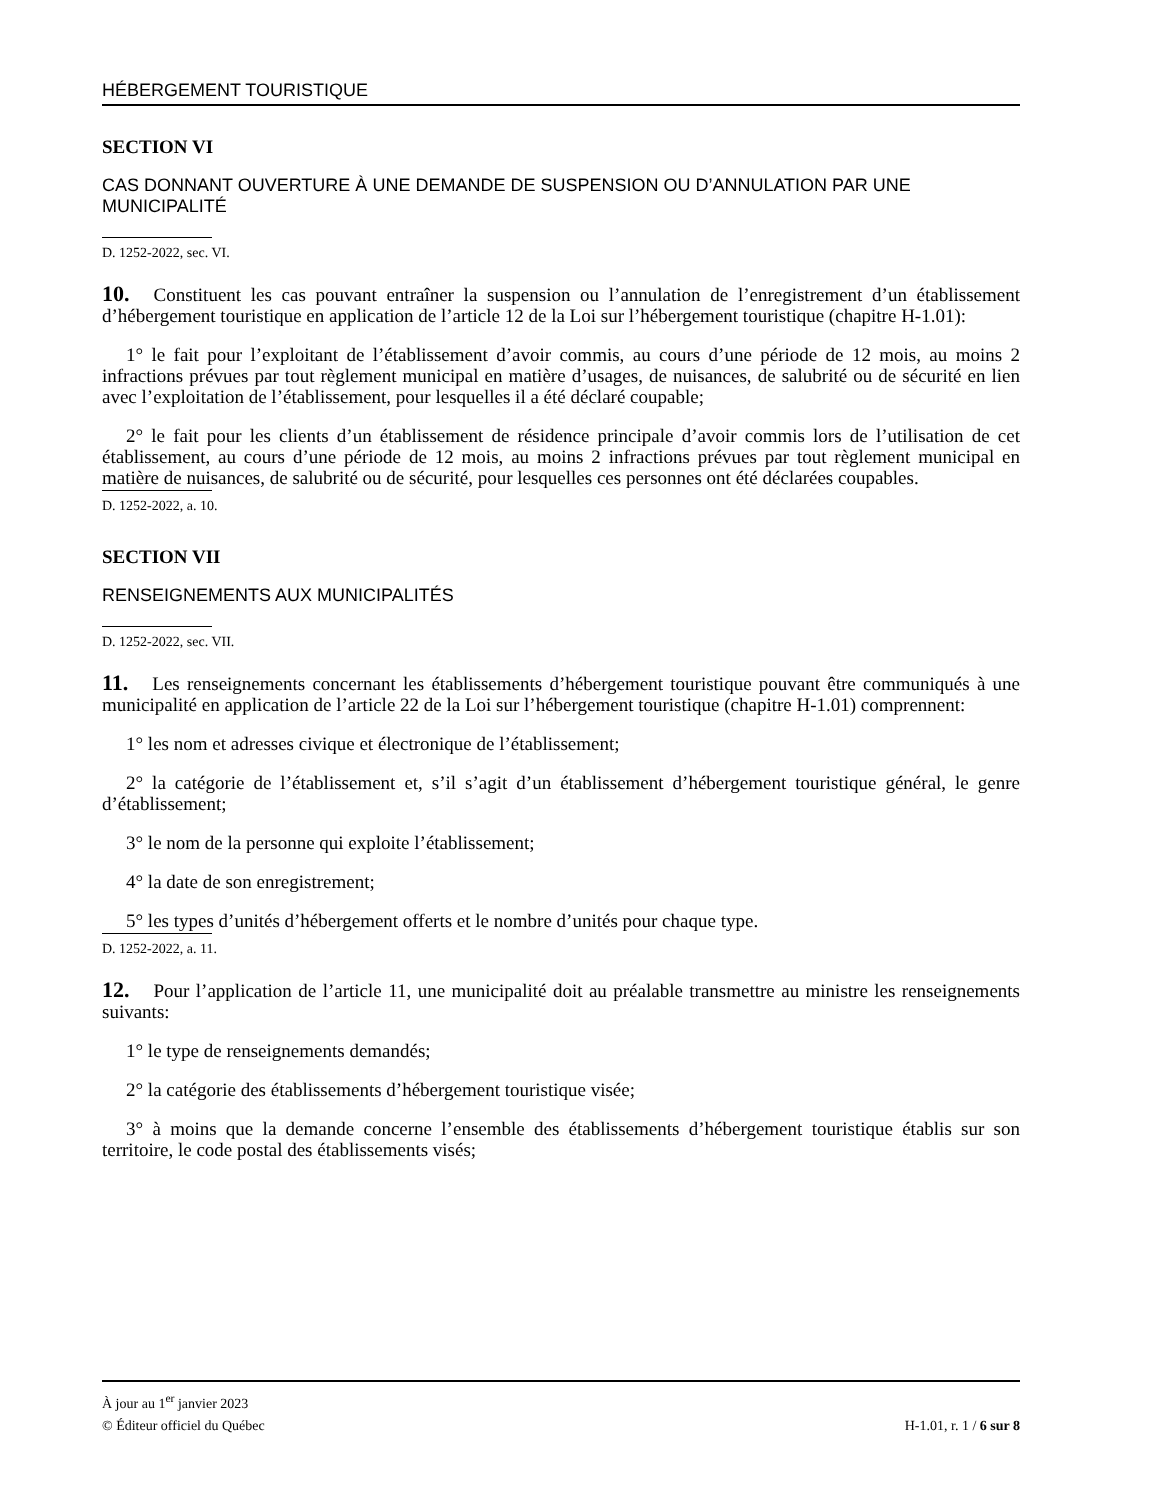HÉBERGEMENT TOURISTIQUE
SECTION VI
CAS DONNANT OUVERTURE À UNE DEMANDE DE SUSPENSION OU D’ANNULATION PAR UNE MUNICIPALITÉ
D. 1252-2022, sec. VI.
10. Constituent les cas pouvant entraîner la suspension ou l’annulation de l’enregistrement d’un établissement d’hébergement touristique en application de l’article 12 de la Loi sur l’hébergement touristique (chapitre H-1.01):
1° le fait pour l’exploitant de l’établissement d’avoir commis, au cours d’une période de 12 mois, au moins 2 infractions prévues par tout règlement municipal en matière d’usages, de nuisances, de salubrité ou de sécurité en lien avec l’exploitation de l’établissement, pour lesquelles il a été déclaré coupable;
2° le fait pour les clients d’un établissement de résidence principale d’avoir commis lors de l’utilisation de cet établissement, au cours d’une période de 12 mois, au moins 2 infractions prévues par tout règlement municipal en matière de nuisances, de salubrité ou de sécurité, pour lesquelles ces personnes ont été déclarées coupables.
D. 1252-2022, a. 10.
SECTION VII
RENSEIGNEMENTS AUX MUNICIPALITÉS
D. 1252-2022, sec. VII.
11. Les renseignements concernant les établissements d’hébergement touristique pouvant être communiqués à une municipalité en application de l’article 22 de la Loi sur l’hébergement touristique (chapitre H-1.01) comprennent:
1° les nom et adresses civique et électronique de l’établissement;
2° la catégorie de l’établissement et, s’il s’agit d’un établissement d’hébergement touristique général, le genre d’établissement;
3° le nom de la personne qui exploite l’établissement;
4° la date de son enregistrement;
5° les types d’unités d’hébergement offerts et le nombre d’unités pour chaque type.
D. 1252-2022, a. 11.
12. Pour l’application de l’article 11, une municipalité doit au préalable transmettre au ministre les renseignements suivants:
1° le type de renseignements demandés;
2° la catégorie des établissements d’hébergement touristique visée;
3° à moins que la demande concerne l’ensemble des établissements d’hébergement touristique établis sur son territoire, le code postal des établissements visés;
À jour au 1<sup>er</sup> janvier 2023
© Éditeur officiel du Québec H-1.01, r. 1 / 6 sur 8